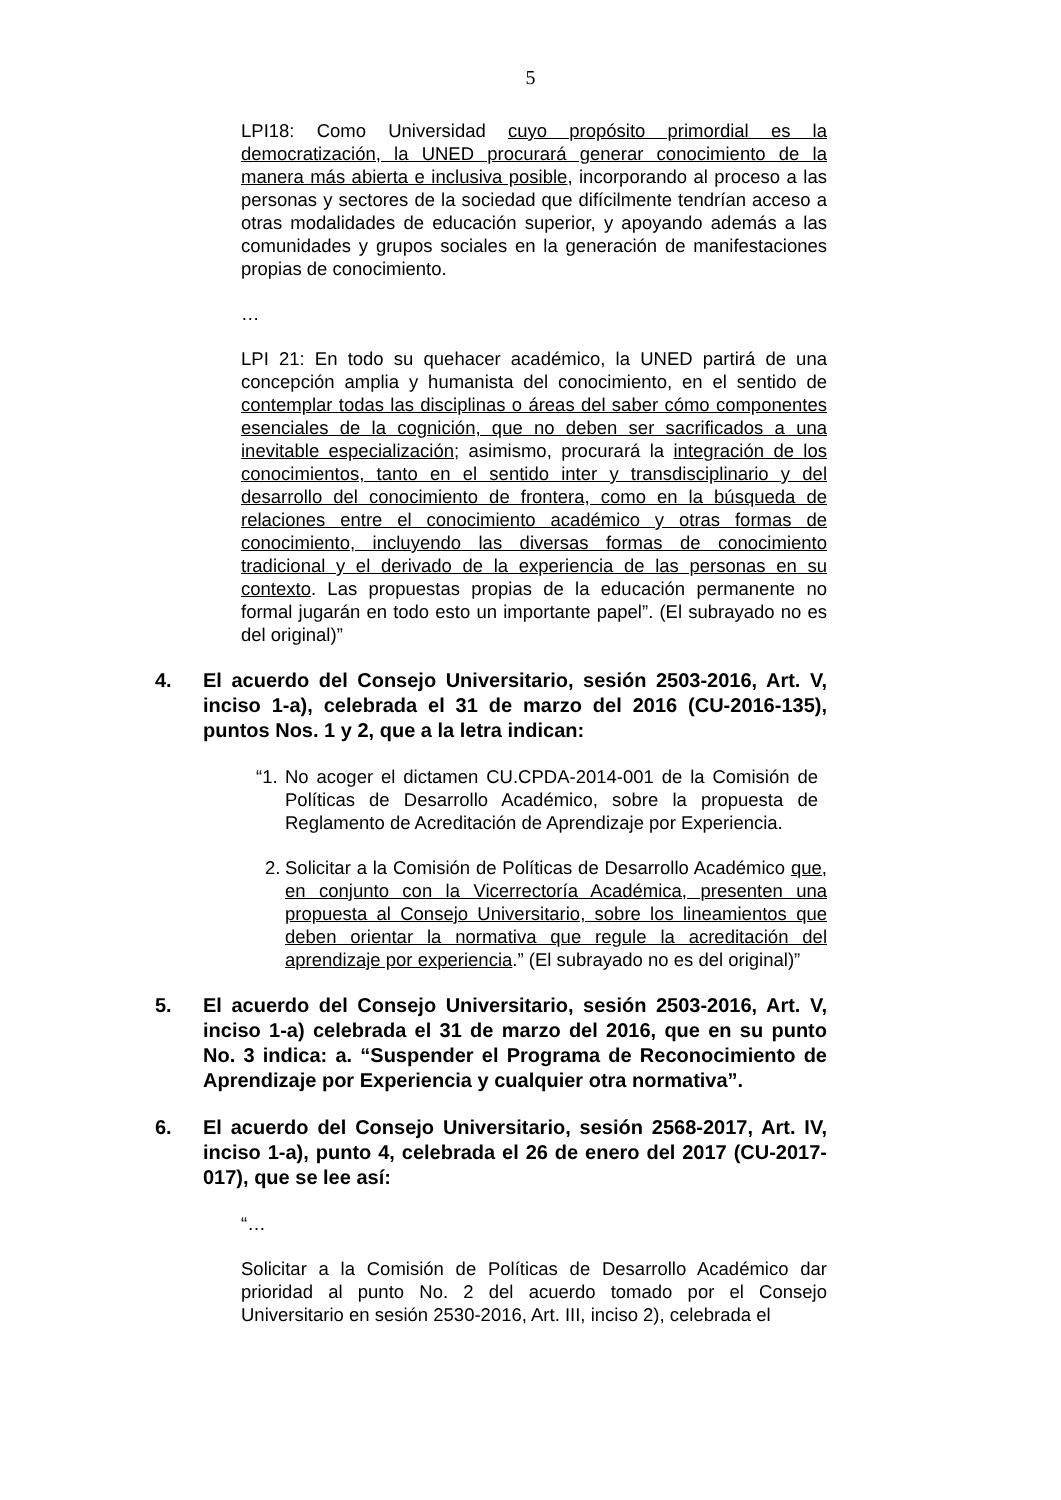5
LPI18: Como Universidad cuyo propósito primordial es la democratización, la UNED procurará generar conocimiento de la manera más abierta e inclusiva posible, incorporando al proceso a las personas y sectores de la sociedad que difícilmente tendrían acceso a otras modalidades de educación superior, y apoyando además a las comunidades y grupos sociales en la generación de manifestaciones propias de conocimiento.
…
LPI 21: En todo su quehacer académico, la UNED partirá de una concepción amplia y humanista del conocimiento, en el sentido de contemplar todas las disciplinas o áreas del saber cómo componentes esenciales de la cognición, que no deben ser sacrificados a una inevitable especialización; asimismo, procurará la integración de los conocimientos, tanto en el sentido inter y transdisciplinario y del desarrollo del conocimiento de frontera, como en la búsqueda de relaciones entre el conocimiento académico y otras formas de conocimiento, incluyendo las diversas formas de conocimiento tradicional y el derivado de la experiencia de las personas en su contexto. Las propuestas propias de la educación permanente no formal jugarán en todo esto un importante papel”. (El subrayado no es del original)”
4. El acuerdo del Consejo Universitario, sesión 2503-2016, Art. V, inciso 1-a), celebrada el 31 de marzo del 2016 (CU-2016-135), puntos Nos. 1 y 2, que a la letra indican:
“1. No acoger el dictamen CU.CPDA-2014-001 de la Comisión de Políticas de Desarrollo Académico, sobre la propuesta de Reglamento de Acreditación de Aprendizaje por Experiencia.
2. Solicitar a la Comisión de Políticas de Desarrollo Académico que, en conjunto con la Vicerrectoría Académica, presenten una propuesta al Consejo Universitario, sobre los lineamientos que deben orientar la normativa que regule la acreditación del aprendizaje por experiencia.” (El subrayado no es del original)”
5. El acuerdo del Consejo Universitario, sesión 2503-2016, Art. V, inciso 1-a) celebrada el 31 de marzo del 2016, que en su punto No. 3 indica: a. “Suspender el Programa de Reconocimiento de Aprendizaje por Experiencia y cualquier otra normativa”.
6. El acuerdo del Consejo Universitario, sesión 2568-2017, Art. IV, inciso 1-a), punto 4, celebrada el 26 de enero del 2017 (CU-2017-017), que se lee así:
“…
Solicitar a la Comisión de Políticas de Desarrollo Académico dar prioridad al punto No. 2 del acuerdo tomado por el Consejo Universitario en sesión 2530-2016, Art. III, inciso 2), celebrada el